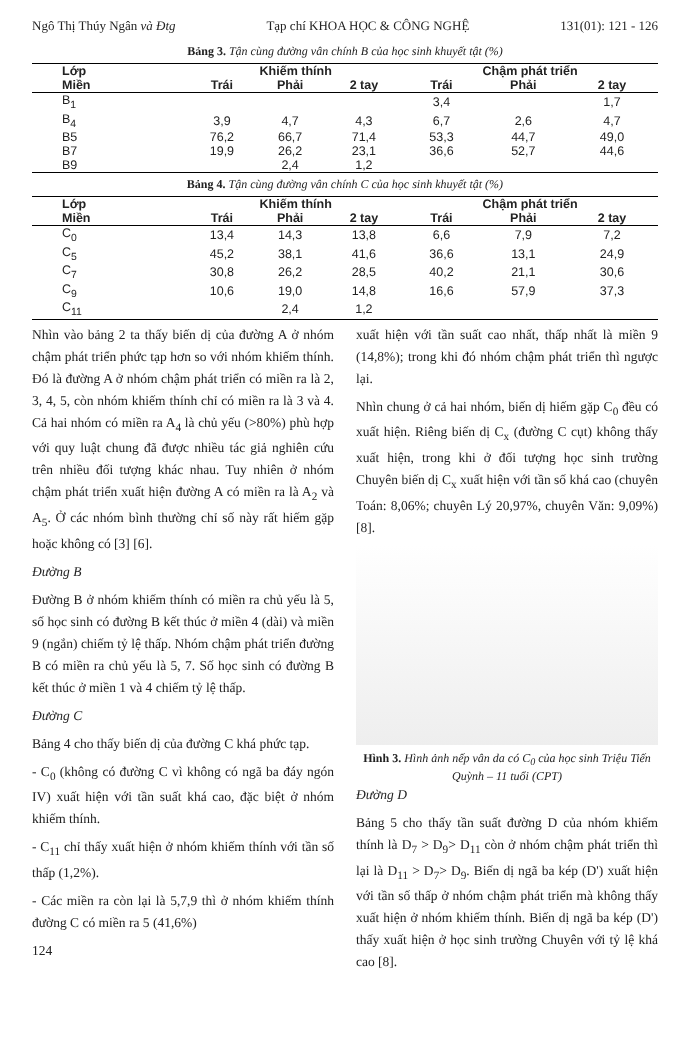Ngô Thị Thúy Ngân và Đtg Tạp chí KHOA HỌC & CÔNG NGHỆ 131(01): 121 - 126
Bảng 3. Tận cùng đường vân chính B của học sinh khuyết tật (%)
| Lớp | Khiếm thính | | | Chậm phát triển | | |
| --- | --- | --- | --- | --- | --- | --- |
| Miền | Trái | Phải | 2 tay | Trái | Phải | 2 tay |
| B<sub>1</sub> | | | | 3,4 | | 1,7 |
| B<sub>4</sub> | 3,9 | 4,7 | 4,3 | 6,7 | 2,6 | 4,7 |
| B5 | 76,2 | 66,7 | 71,4 | 53,3 | 44,7 | 49,0 |
| B7 | 19,9 | 26,2 | 23,1 | 36,6 | 52,7 | 44,6 |
| B9 | | 2,4 | 1,2 | | | |
Bảng 4. Tận cùng đường vân chính C của học sinh khuyết tật (%)
| Lớp | Khiếm thính | | | Chậm phát triển | | |
| --- | --- | --- | --- | --- | --- | --- |
| Miền | Trái | Phải | 2 tay | Trái | Phải | 2 tay |
| C<sub>0</sub> | 13,4 | 14,3 | 13,8 | 6,6 | 7,9 | 7,2 |
| C<sub>5</sub> | 45,2 | 38,1 | 41,6 | 36,6 | 13,1 | 24,9 |
| C<sub>7</sub> | 30,8 | 26,2 | 28,5 | 40,2 | 21,1 | 30,6 |
| C<sub>9</sub> | 10,6 | 19,0 | 14,8 | 16,6 | 57,9 | 37,3 |
| C<sub>11</sub> | | 2,4 | 1,2 | | | |
Nhìn vào bảng 2 ta thấy biến dị của đường A ở nhóm chậm phát triển phức tạp hơn so với nhóm khiếm thính. Đó là đường A ở nhóm chậm phát triển có miền ra là 2, 3, 4, 5, còn nhóm khiếm thính chỉ có miền ra là 3 và 4. Cả hai nhóm có miền ra A<sub>4</sub> là chủ yếu (>80%) phù hợp với quy luật chung đã được nhiều tác giả nghiên cứu trên nhiều đối tượng khác nhau. Tuy nhiên ở nhóm chậm phát triển xuất hiện đường A có miền ra là A<sub>2</sub> và A<sub>5</sub>. Ở các nhóm bình thường chỉ số này rất hiếm gặp hoặc không có [3] [6].
Đường B
Đường B ở nhóm khiếm thính có miền ra chủ yếu là 5, số học sinh có đường B kết thúc ở miền 4 (dài) và miền 9 (ngắn) chiếm tỷ lệ thấp. Nhóm chậm phát triển đường B có miền ra chủ yếu là 5, 7. Số học sinh có đường B kết thúc ở miền 1 và 4 chiếm tỷ lệ thấp.
Đường C
Bảng 4 cho thấy biến dị của đường C khá phức tạp.
- C<sub>0</sub> (không có đường C vì không có ngã ba đáy ngón IV) xuất hiện với tần suất khá cao, đặc biệt ở nhóm khiếm thính.
- C<sub>11</sub> chỉ thấy xuất hiện ở nhóm khiếm thính với tần số thấp (1,2%).
- Các miền ra còn lại là 5,7,9 thì ở nhóm khiếm thính đường C có miền ra 5 (41,6%)
124
xuất hiện với tần suất cao nhất, thấp nhất là miền 9 (14,8%); trong khi đó nhóm chậm phát triển thì ngược lại.
Nhìn chung ở cả hai nhóm, biến dị hiếm gặp C<sub>0</sub> đều có xuất hiện. Riêng biến dị C<sub>x</sub> (đường C cụt) không thấy xuất hiện, trong khi ở đối tượng học sinh trường Chuyên biến dị C<sub>x</sub> xuất hiện với tần số khá cao (chuyên Toán: 8,06%; chuyên Lý 20,97%, chuyên Văn: 9,09%) [8].
Hình 3. Hình ảnh nếp vân da có C<sub>0</sub> của học sinh Triệu Tiến Quỳnh – 11 tuổi (CPT)
Đường D
Bảng 5 cho thấy tần suất đường D của nhóm khiếm thính là D<sub>7</sub> > D<sub>9</sub>> D<sub>11</sub> còn ở nhóm chậm phát triển thì lại là D<sub>11</sub> > D<sub>7</sub>> D<sub>9</sub>. Biến dị ngã ba kép (D') xuất hiện với tần số thấp ở nhóm chậm phát triển mà không thấy xuất hiện ở nhóm khiếm thính. Biến dị ngã ba kép (D') thấy xuất hiện ở học sinh trường Chuyên với tỷ lệ khá cao [8].